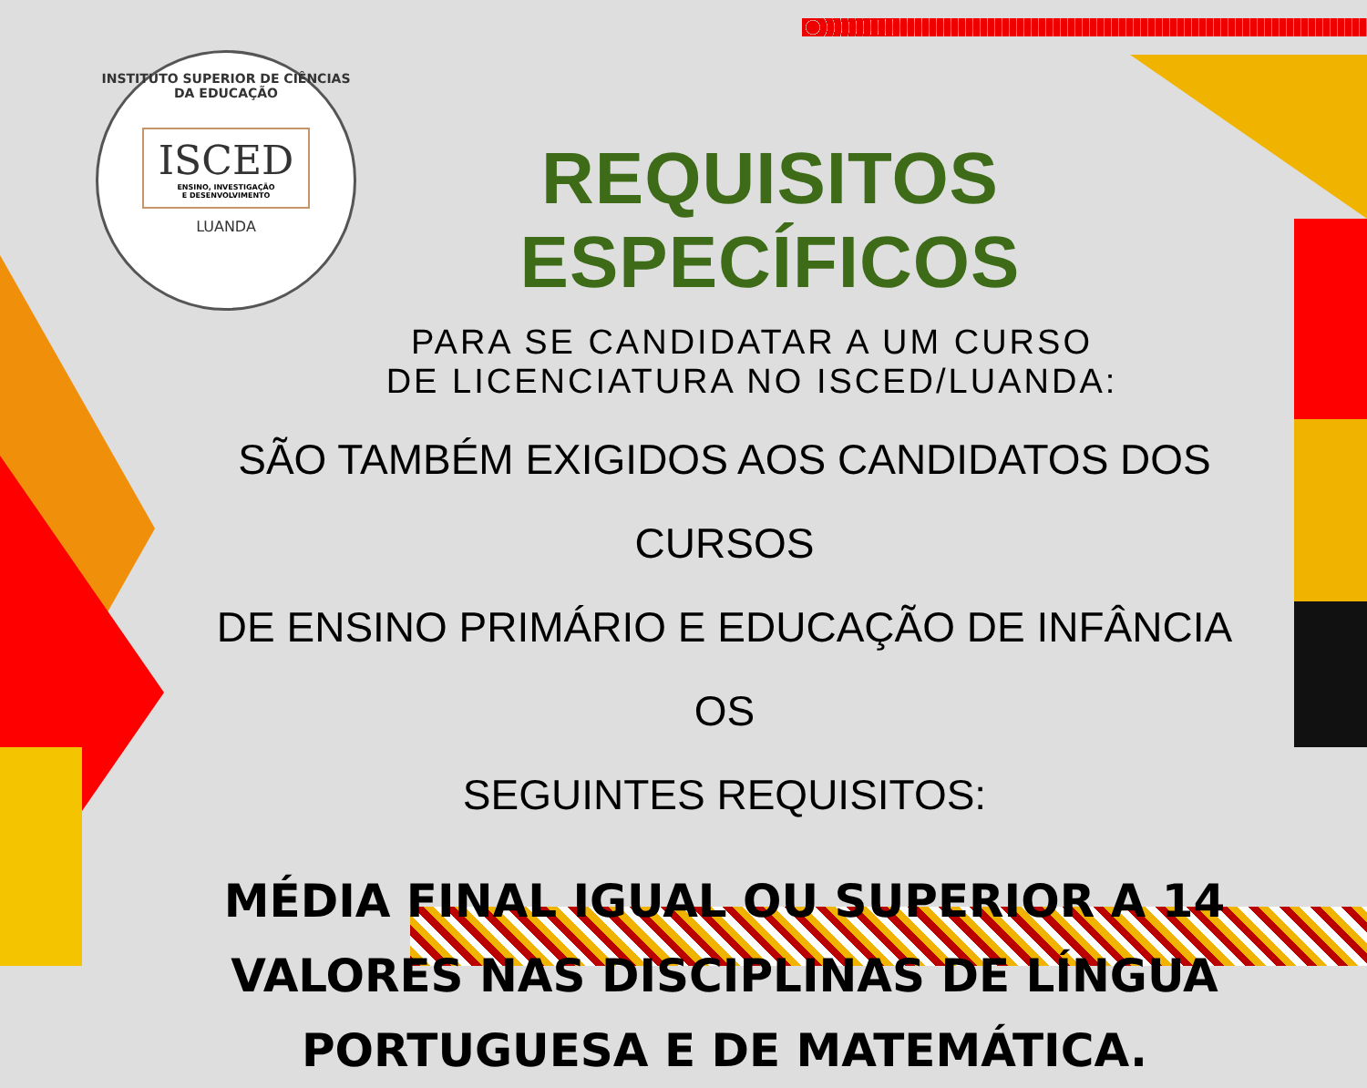INSTITUTO SUPERIOR DE CIÊNCIAS DA EDUCAÇÃO
ISCED
ENSINO, INVESTIGAÇÃO
E DESENVOLVIMENTO
LUANDA
REQUISITOS ESPECÍFICOS
PARA SE CANDIDATAR A UM CURSO
DE LICENCIATURA NO ISCED/LUANDA:
SÃO TAMBÉM EXIGIDOS AOS CANDIDATOS DOS CURSOS
DE ENSINO PRIMÁRIO E EDUCAÇÃO DE INFÂNCIA OS
SEGUINTES REQUISITOS:
MÉDIA FINAL IGUAL OU SUPERIOR A 14
VALORES NAS DISCIPLINAS DE LÍNGUA
PORTUGUESA E DE MATEMÁTICA.